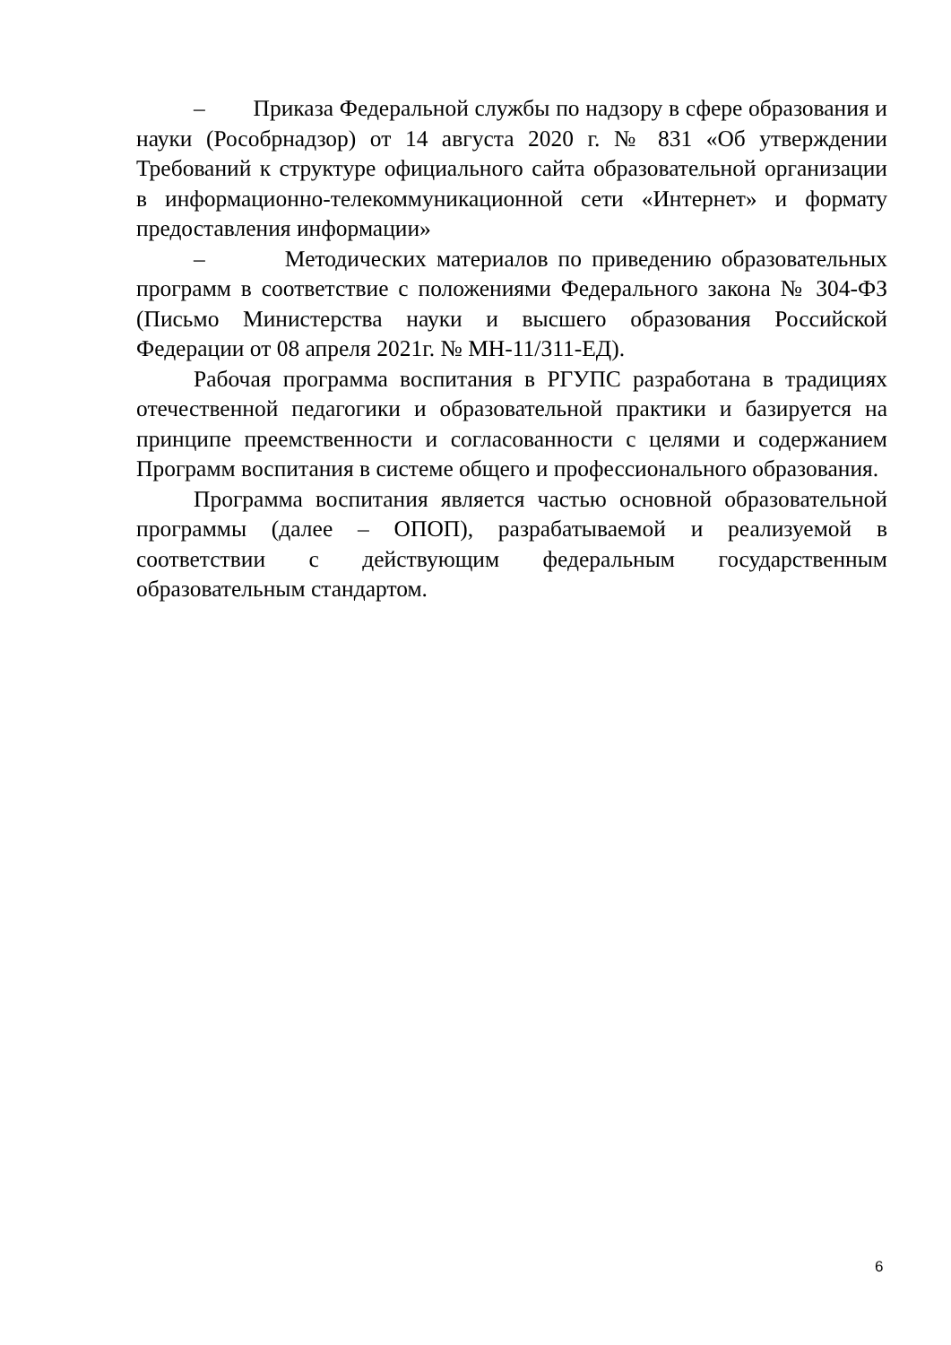– Приказа Федеральной службы по надзору в сфере образования и науки (Рособрнадзор) от 14 августа 2020 г. № 831 «Об утверждении Требований к структуре официального сайта образовательной организации в информационно-телекоммуникационной сети «Интернет» и формату предоставления информации»
– Методических материалов по приведению образовательных программ в соответствие с положениями Федерального закона № 304-ФЗ (Письмо Министерства науки и высшего образования Российской Федерации от 08 апреля 2021г. № МН-11/311-ЕД).
Рабочая программа воспитания в РГУПС разработана в традициях отечественной педагогики и образовательной практики и базируется на принципе преемственности и согласованности с целями и содержанием Программ воспитания в системе общего и профессионального образования.
Программа воспитания является частью основной образовательной программы (далее – ОПОП), разрабатываемой и реализуемой в соответствии с действующим федеральным государственным образовательным стандартом.
6